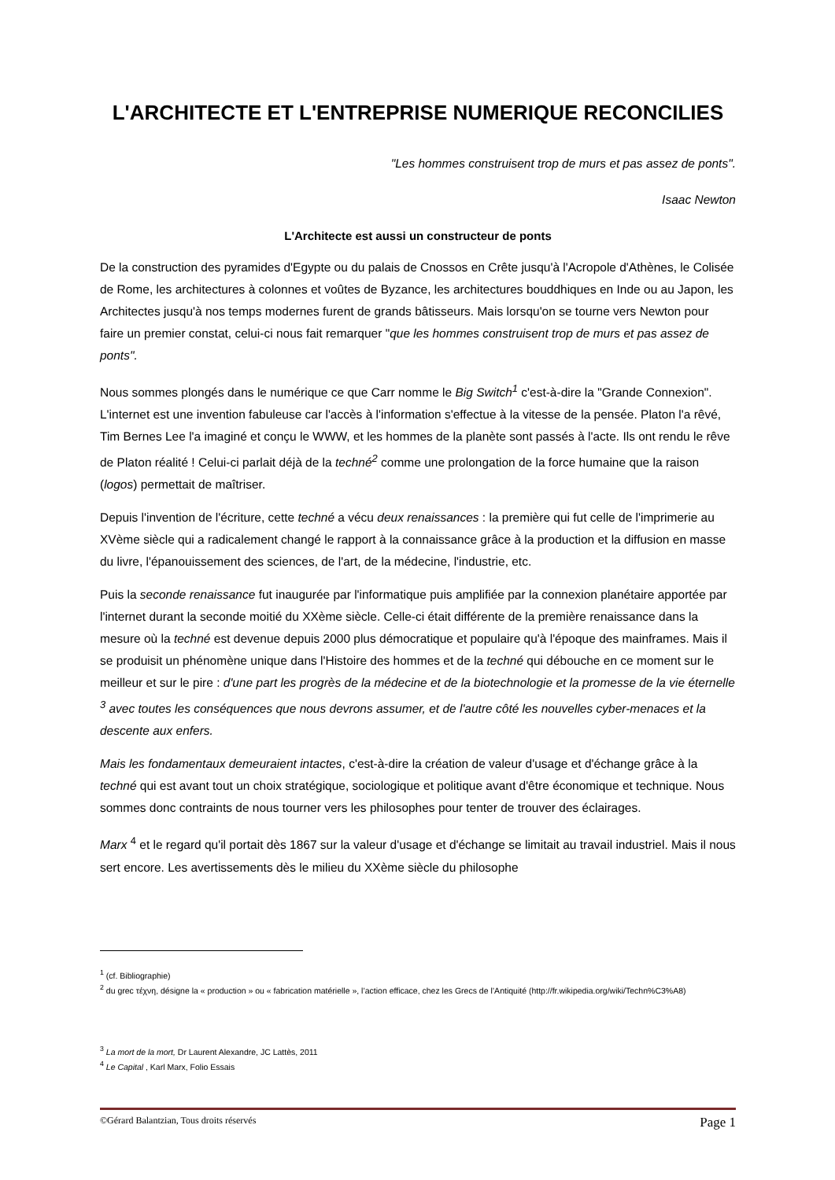L'ARCHITECTE ET L'ENTREPRISE NUMERIQUE RECONCILIES
"Les hommes construisent trop de murs et pas assez de ponts".
Isaac Newton
L'Architecte est aussi un constructeur de ponts
De la construction des pyramides d'Egypte ou du palais de Cnossos en Crête jusqu'à l'Acropole d'Athènes, le Colisée de Rome, les architectures à colonnes et voûtes de Byzance, les architectures bouddhiques en Inde ou au Japon, les Architectes jusqu'à nos temps modernes furent de grands bâtisseurs. Mais lorsqu'on se tourne vers Newton pour faire un premier constat, celui-ci nous fait remarquer "que les hommes construisent trop de murs et pas assez de ponts".
Nous sommes plongés dans le numérique ce que Carr nomme le Big Switch<sup>1</sup> c'est-à-dire la "Grande Connexion". L'internet est une invention fabuleuse car l'accès à l'information s'effectue à la vitesse de la pensée. Platon l'a rêvé, Tim Bernes Lee l'a imaginé et conçu le WWW, et les hommes de la planète sont passés à l'acte. Ils ont rendu le rêve de Platon réalité ! Celui-ci parlait déjà de la techné<sup>2</sup> comme une prolongation de la force humaine que la raison (logos) permettait de maîtriser.
Depuis l'invention de l'écriture, cette techné a vécu deux renaissances : la première qui fut celle de l'imprimerie au XVème siècle qui a radicalement changé le rapport à la connaissance grâce à la production et la diffusion en masse du livre, l'épanouissement des sciences, de l'art, de la médecine, l'industrie, etc.
Puis la seconde renaissance fut inaugurée par l'informatique puis amplifiée par la connexion planétaire apportée par l'internet durant la seconde moitié du XXème siècle. Celle-ci était différente de la première renaissance dans la mesure où la techné est devenue depuis 2000 plus démocratique et populaire qu'à l'époque des mainframes. Mais il se produisit un phénomène unique dans l'Histoire des hommes et de la techné qui débouche en ce moment sur le meilleur et sur le pire : d'une part les progrès de la médecine et de la biotechnologie et la promesse de la vie éternelle <sup>3</sup> avec toutes les conséquences que nous devrons assumer, et de l'autre côté les nouvelles cyber-menaces et la descente aux enfers.
Mais les fondamentaux demeuraient intactes, c'est-à-dire la création de valeur d'usage et d'échange grâce à la techné qui est avant tout un choix stratégique, sociologique et politique avant d'être économique et technique. Nous sommes donc contraints de nous tourner vers les philosophes pour tenter de trouver des éclairages.
Marx <sup>4</sup> et le regard qu'il portait dès 1867 sur la valeur d'usage et d'échange se limitait au travail industriel. Mais il nous sert encore. Les avertissements dès le milieu du XXème siècle du philosophe
<sup>1</sup> (cf. Bibliographie)
<sup>2</sup> du grec τέχνη, désigne la « production » ou « fabrication matérielle », l’action efficace, chez les Grecs de l’Antiquité (http://fr.wikipedia.org/wiki/Techn%C3%A8)
<sup>3</sup> La mort de la mort, Dr Laurent Alexandre, JC Lattès, 2011
<sup>4</sup> Le Capital , Karl Marx, Folio Essais
©Gérard Balantzian, Tous droits réservés Page 1